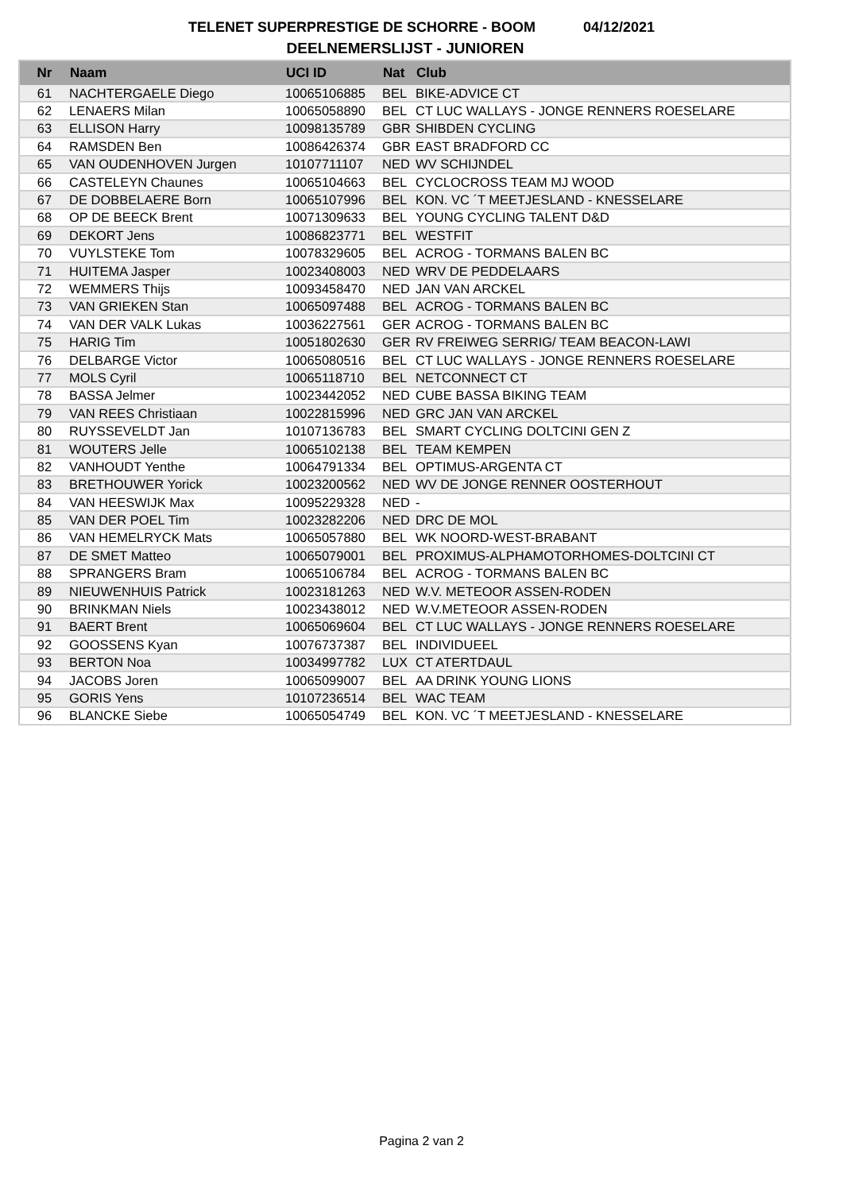TELENET SUPERPRESTIGE DE SCHORRE - BOOM 04/12/2021
DEELNEMERSLIJST - JUNIOREN
| Nr | Naam | UCI ID | Nat | Club |
| --- | --- | --- | --- | --- |
| 61 | NACHTERGAELE Diego | 10065106885 | BEL | BIKE-ADVICE CT |
| 62 | LENAERS Milan | 10065058890 | BEL | CT LUC WALLAYS - JONGE RENNERS ROESELARE |
| 63 | ELLISON Harry | 10098135789 | GBR | SHIBDEN CYCLING |
| 64 | RAMSDEN Ben | 10086426374 | GBR | EAST BRADFORD CC |
| 65 | VAN OUDENHOVEN Jurgen | 10107711107 | NED | WV SCHIJNDEL |
| 66 | CASTELEYN Chaunes | 10065104663 | BEL | CYCLOCROSS TEAM MJ WOOD |
| 67 | DE DOBBELAERE Born | 10065107996 | BEL | KON. VC ´T MEETJESLAND - KNESSELARE |
| 68 | OP DE BEECK Brent | 10071309633 | BEL | YOUNG CYCLING TALENT D&D |
| 69 | DEKORT Jens | 10086823771 | BEL | WESTFIT |
| 70 | VUYLSTEKE Tom | 10078329605 | BEL | ACROG - TORMANS BALEN BC |
| 71 | HUITEMA Jasper | 10023408003 | NED | WRV DE PEDDELAARS |
| 72 | WEMMERS Thijs | 10093458470 | NED | JAN VAN ARCKEL |
| 73 | VAN GRIEKEN Stan | 10065097488 | BEL | ACROG - TORMANS BALEN BC |
| 74 | VAN DER VALK Lukas | 10036227561 | GER | ACROG - TORMANS BALEN BC |
| 75 | HARIG Tim | 10051802630 | GER | RV FREIWEG SERRIG/ TEAM BEACON-LAWI |
| 76 | DELBARGE Victor | 10065080516 | BEL | CT LUC WALLAYS - JONGE RENNERS ROESELARE |
| 77 | MOLS Cyril | 10065118710 | BEL | NETCONNECT CT |
| 78 | BASSA Jelmer | 10023442052 | NED | CUBE BASSA BIKING TEAM |
| 79 | VAN REES Christiaan | 10022815996 | NED | GRC JAN VAN ARCKEL |
| 80 | RUYSSEVELDT Jan | 10107136783 | BEL | SMART CYCLING DOLTCINI GEN Z |
| 81 | WOUTERS Jelle | 10065102138 | BEL | TEAM KEMPEN |
| 82 | VANHOUDT Yenthe | 10064791334 | BEL | OPTIMUS-ARGENTA CT |
| 83 | BRETHOUWER Yorick | 10023200562 | NED | WV DE JONGE RENNER OOSTERHOUT |
| 84 | VAN HEESWIJK Max | 10095229328 | NED | - |
| 85 | VAN DER POEL Tim | 10023282206 | NED | DRC DE MOL |
| 86 | VAN HEMELRYCK Mats | 10065057880 | BEL | WK NOORD-WEST-BRABANT |
| 87 | DE SMET Matteo | 10065079001 | BEL | PROXIMUS-ALPHAMOTORHOMES-DOLTCINI CT |
| 88 | SPRANGERS Bram | 10065106784 | BEL | ACROG - TORMANS BALEN BC |
| 89 | NIEUWENHUIS Patrick | 10023181263 | NED | W.V. METEOOR ASSEN-RODEN |
| 90 | BRINKMAN Niels | 10023438012 | NED | W.V.METEOOR ASSEN-RODEN |
| 91 | BAERT Brent | 10065069604 | BEL | CT LUC WALLAYS - JONGE RENNERS ROESELARE |
| 92 | GOOSSENS Kyan | 10076737387 | BEL | INDIVIDUEEL |
| 93 | BERTON Noa | 10034997782 | LUX | CT ATERTDAUL |
| 94 | JACOBS Joren | 10065099007 | BEL | AA DRINK YOUNG LIONS |
| 95 | GORIS Yens | 10107236514 | BEL | WAC TEAM |
| 96 | BLANCKE Siebe | 10065054749 | BEL | KON. VC ´T MEETJESLAND - KNESSELARE |
Pagina 2 van 2